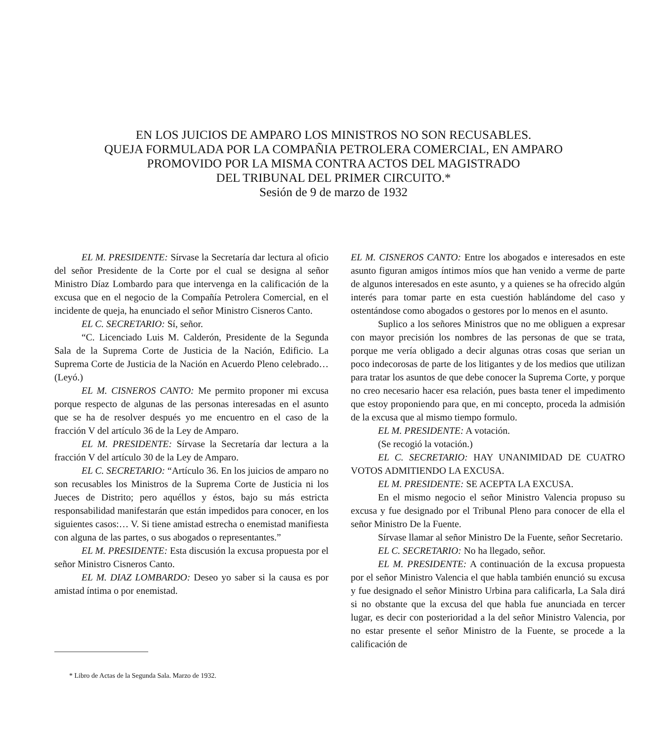EN LOS JUICIOS DE AMPARO LOS MINISTROS NO SON RECUSABLES.
QUEJA FORMULADA POR LA COMPAÑIA PETROLERA COMERCIAL, EN AMPARO
PROMOVIDO POR LA MISMA CONTRA ACTOS DEL MAGISTRADO
DEL TRIBUNAL DEL PRIMER CIRCUITO.*
Sesión de 9 de marzo de 1932
EL M. PRESIDENTE: Sírvase la Secretaría dar lectura al oficio del señor Presidente de la Corte por el cual se designa al señor Ministro Díaz Lombardo para que intervenga en la calificación de la excusa que en el negocio de la Compañía Petrolera Comercial, en el incidente de queja, ha enunciado el señor Ministro Cisneros Canto.
EL C. SECRETARIO: Sí, señor.
“C. Licenciado Luis M. Calderón, Presidente de la Segunda Sala de la Suprema Corte de Justicia de la Nación, Edificio. La Suprema Corte de Justicia de la Nación en Acuerdo Pleno celebrado… (Leyó.)
EL M. CISNEROS CANTO: Me permito proponer mi excusa porque respecto de algunas de las personas interesadas en el asunto que se ha de resolver después yo me encuentro en el caso de la fracción V del artículo 36 de la Ley de Amparo.
EL M. PRESIDENTE: Sírvase la Secretaría dar lectura a la fracción V del artículo 30 de la Ley de Amparo.
EL C. SECRETARIO: “Artículo 36. En los juicios de amparo no son recusables los Ministros de la Suprema Corte de Justicia ni los Jueces de Distrito; pero aquéllos y éstos, bajo su más estricta responsabilidad manifestarán que están impedidos para conocer, en los siguientes casos:… V. Si tiene amistad estrecha o enemistad manifiesta con alguna de las partes, o sus abogados o representantes.”
EL M. PRESIDENTE: Esta discusión la excusa propuesta por el señor Ministro Cisneros Canto.
EL M. DIAZ LOMBARDO: Deseo yo saber si la causa es por amistad íntima o por enemistad.
* Libro de Actas de la Segunda Sala. Marzo de 1932.
EL M. CISNEROS CANTO: Entre los abogados e interesados en este asunto figuran amigos íntimos míos que han venido a verme de parte de algunos interesados en este asunto, y a quienes se ha ofrecido algún interés para tomar parte en esta cuestión hablándome del caso y ostentándose como abogados o gestores por lo menos en el asunto.
Suplico a los señores Ministros que no me obliguen a expresar con mayor precisión los nombres de las personas de que se trata, porque me vería obligado a decir algunas otras cosas que serian un poco indecorosas de parte de los litigantes y de los medios que utilizan para tratar los asuntos de que debe conocer la Suprema Corte, y porque no creo necesario hacer esa relación, pues basta tener el impedimento que estoy proponiendo para que, en mi concepto, proceda la admisión de la excusa que al mismo tiempo formulo.
EL M. PRESIDENTE: A votación.
(Se recogió la votación.)
EL C. SECRETARIO: HAY UNANIMIDAD DE CUATRO VOTOS ADMITIENDO LA EXCUSA.
EL M. PRESIDENTE: SE ACEPTA LA EXCUSA.
En el mismo negocio el señor Ministro Valencia propuso su excusa y fue designado por el Tribunal Pleno para conocer de ella el señor Ministro De la Fuente.
Sírvase llamar al señor Ministro De la Fuente, señor Secretario.
EL C. SECRETARIO: No ha llegado, señor.
EL M. PRESIDENTE: A continuación de la excusa propuesta por el señor Ministro Valencia el que habla también enunció su excusa y fue designado el señor Ministro Urbina para calificarla, La Sala dirá si no obstante que la excusa del que habla fue anunciada en tercer lugar, es decir con posterioridad a la del señor Ministro Valencia, por no estar presente el señor Ministro de la Fuente, se procede a la calificación de